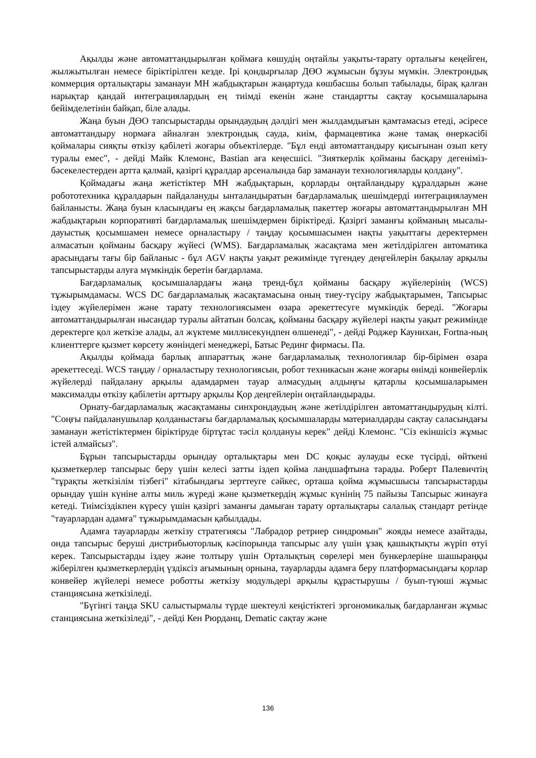Ақылды және автоматтандырылған қоймаға көшудің оңтайлы уақыты-тарату орталығы кеңейген, жылжытылған немесе біріктірілген кезде. Ірі қондырғылар ДӨО жұмысын бұзуы мүмкін. Электрондық коммерция орталықтары заманауи МН жабдықтарын жаңартуда көшбасшы болып табылады, бірақ қалған нарықтар қандай интеграциялардың ең тиімді екенін және стандартты сақтау қосымшаларына бейімделетінін байқап, біле алады.
Жаңа буын ДӨО тапсырыстарды орындаудың дәлдігі мен жылдамдығын қамтамасыз етеді, әсіресе автоматтандыру нормаға айналған электрондық сауда, киім, фармацевтика және тамақ өнеркәсібі қоймалары сияқты өткізу қабілеті жоғары объектілерде. "Бұл енді автоматтандыру қисығынан озып кету туралы емес", - дейді Майк Клемонс, Bastian аға кеңесшісі. "Зияткерлік қойманы басқару дегеніміз-бәсекелестерден артта қалмай, қазіргі құралдар арсеналында бар заманауи технологияларды қолдану".
Қоймадағы жаңа жетістіктер МН жабдықтарын, қорларды оңтайландыру құралдарын және робототехника құралдарын пайдалануды ынталандыратын бағдарламалық шешімдерді интеграциялаумен байланысты. Жаңа буын класындағы ең жақсы бағдарламалық пакеттер жоғары автоматтандырылған МН жабдықтарын корпоративті бағдарламалық шешімдермен біріктіреді. Қазіргі заманғы қойманың мысалы-дауыстық қосымшамен немесе орналастыру / таңдау қосымшасымен нақты уақыттағы деректермен алмасатын қойманы басқару жүйесі (WMS). Бағдарламалық жасақтама мен жетілдірілген автоматика арасындағы тағы бір байланыс - бұл AGV нақты уақыт режимінде түгендеу деңгейлерін бақылау арқылы тапсырыстарды алуға мүмкіндік беретін бағдарлама.
Бағдарламалық қосымшалардағы жаңа тренд-бұл қойманы басқару жүйелерінің (WCS) тұжырымдамасы. WCS DC бағдарламалық жасақтамасына оның тиеу-түсіру жабдықтарымен, Тапсырыс іздеу жүйелерімен және тарату технологиясымен өзара әрекеттесуге мүмкіндік береді. "Жоғары автоматтандырылған нысандар туралы айтатын болсақ, қойманы басқару жүйелері нақты уақыт режимінде деректерге қол жеткізе алады, ал жүктеме миллисекундпен өлшенеді", - дейді Роджер Каунихан, Fortna-ның клиенттерге қызмет көрсету жөніндегі менеджері, Батыс Рединг фирмасы. Па.
Ақылды қоймада барлық аппараттық және бағдарламалық технологиялар бір-бірімен өзара әрекеттеседі. WCS таңдау / орналастыру технологиясын, робот техникасын және жоғары өнімді конвейерлік жүйелерді пайдалану арқылы адамдармен тауар алмасудың алдыңғы қатарлы қосымшаларымен максималды өткізу қабілетін арттыру арқылы Қор деңгейлерін оңтайландырады.
Орнату-бағдарламалық жасақтаманы синхрондаудың және жетілдірілген автоматтандырудың кілті. "Соңғы пайдаланушылар қолданыстағы бағдарламалық қосымшаларды материалдарды сақтау саласындағы заманауи жетістіктермен біріктіруде біртұтас тәсіл қолдануы керек" дейді Клемонс. "Сіз екіншісіз жұмыс істей алмайсыз".
Бұрын тапсырыстарды орындау орталықтары мен DC қоқыс аулауды еске түсірді, өйткені қызметкерлер тапсырыс беру үшін келесі затты іздеп қойма ландшафтына тарады. Роберт Палевичтің "тұрақты жеткізілім тізбегі" кітабындағы зерттеуге сәйкес, орташа қойма жұмысшысы тапсырыстарды орындау үшін күніне алты миль жүреді және қызметкердің жұмыс күнінің 75 пайызы Тапсырыс жинауға кетеді. Тиімсіздікпен күресу үшін қазіргі заманғы дамыған тарату орталықтары салалық стандарт ретінде "тауарлардан адамға" тұжырымдамасын қабылдады.
Адамға тауарларды жеткізу стратегиясы "Лабрадор ретриер синдромын" жояды немесе азайтады, онда тапсырыс беруші дистрибьюторлық кәсіпорында тапсырыс алу үшін ұзақ қашықтықты жүріп өтуі керек. Тапсырыстарды іздеу және толтыру үшін Орталықтың сөрелері мен бункерлеріне шашыраңқы жіберілген қызметкерлердің үздіксіз ағымының орнына, тауарларды адамға беру платформасындағы қорлар конвейер жүйелері немесе роботты жеткізу модульдері арқылы құрастырушы / буып-түюші жұмыс станциясына жеткізіледі.
"Бүгінгі таңда SKU салыстырмалы түрде шектеулі кеңістіктегі эргономикалық бағдарланған жұмыс станциясына жеткізіледі", - дейді Кен Рюрданц, Dematic сақтау және
136